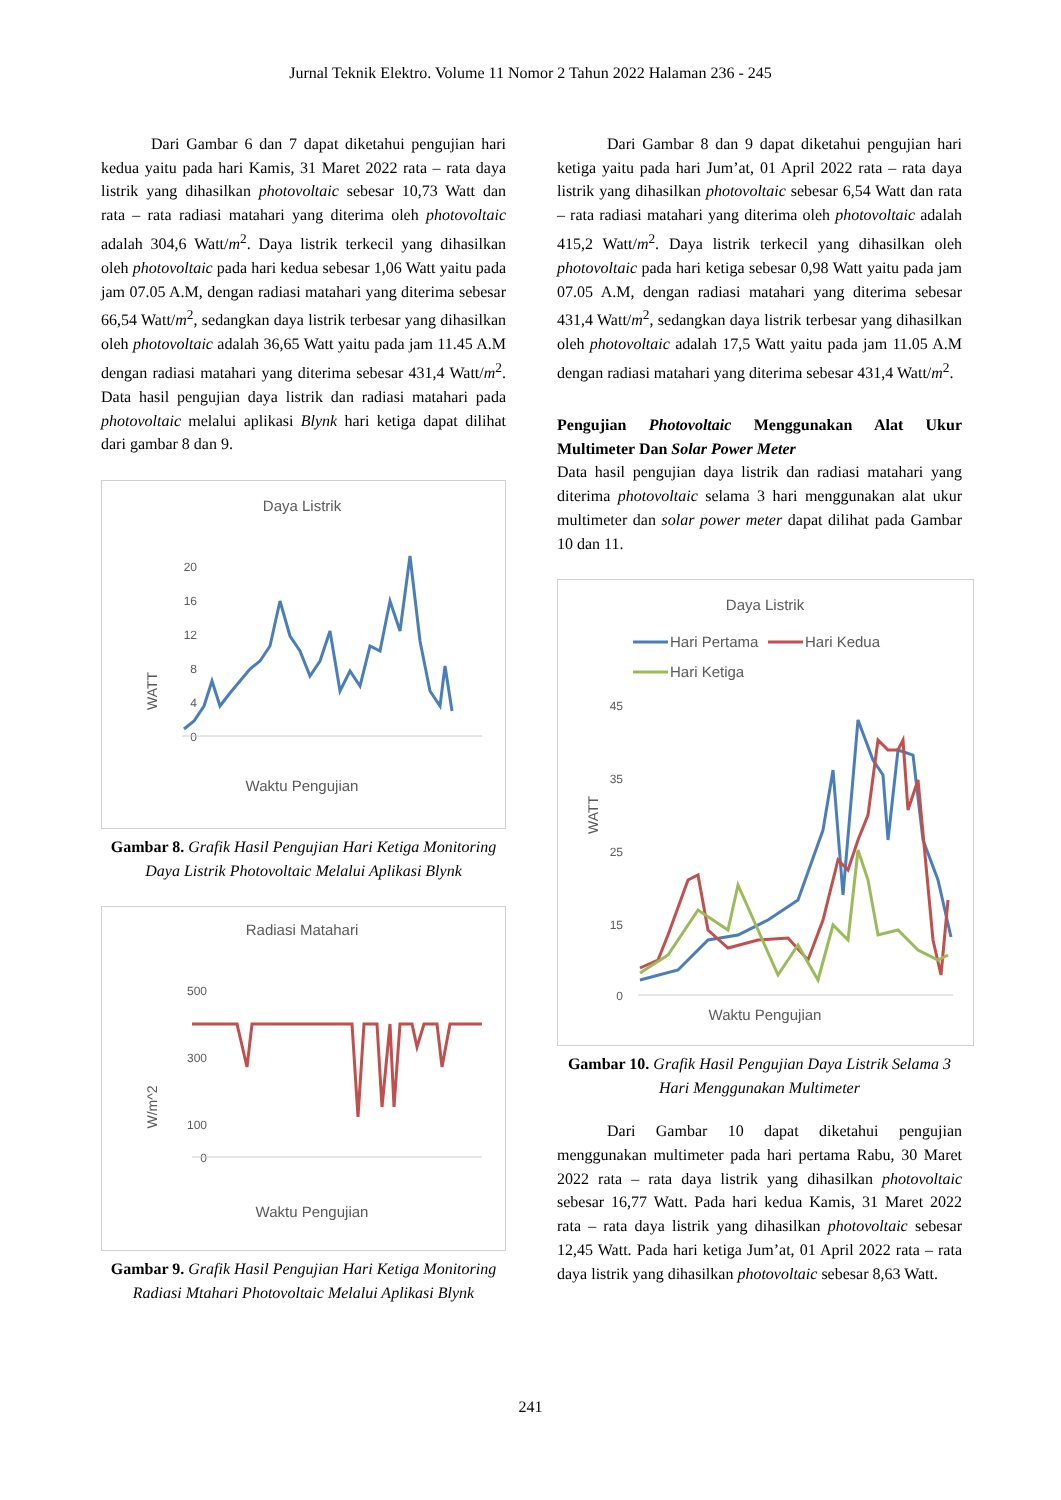Jurnal Teknik Elektro. Volume 11 Nomor 2 Tahun 2022 Halaman 236 - 245
Dari Gambar 6 dan 7 dapat diketahui pengujian hari kedua yaitu pada hari Kamis, 31 Maret 2022 rata – rata daya listrik yang dihasilkan photovoltaic sebesar 10,73 Watt dan rata – rata radiasi matahari yang diterima oleh photovoltaic adalah 304,6 Watt/m<sup>2</sup>. Daya listrik terkecil yang dihasilkan oleh photovoltaic pada hari kedua sebesar 1,06 Watt yaitu pada jam 07.05 A.M, dengan radiasi matahari yang diterima sebesar 66,54 Watt/m<sup>2</sup>, sedangkan daya listrik terbesar yang dihasilkan oleh photovoltaic adalah 36,65 Watt yaitu pada jam 11.45 A.M dengan radiasi matahari yang diterima sebesar 431,4 Watt/m<sup>2</sup>. Data hasil pengujian daya listrik dan radiasi matahari pada photovoltaic melalui aplikasi Blynk hari ketiga dapat dilihat dari gambar 8 dan 9.
Daya Listrik
WATT
20
16
12
8
4
0
Waktu Pengujian
Gambar 8. Grafik Hasil Pengujian Hari Ketiga Monitoring Daya Listrik Photovoltaic Melalui Aplikasi Blynk
Radiasi Matahari
W/m^2
500
300
100
0
Waktu Pengujian
Gambar 9. Grafik Hasil Pengujian Hari Ketiga Monitoring Radiasi Mtahari Photovoltaic Melalui Aplikasi Blynk
Dari Gambar 8 dan 9 dapat diketahui pengujian hari ketiga yaitu pada hari Jum’at, 01 April 2022 rata – rata daya listrik yang dihasilkan photovoltaic sebesar 6,54 Watt dan rata – rata radiasi matahari yang diterima oleh photovoltaic adalah 415,2 Watt/m<sup>2</sup>. Daya listrik terkecil yang dihasilkan oleh photovoltaic pada hari ketiga sebesar 0,98 Watt yaitu pada jam 07.05 A.M, dengan radiasi matahari yang diterima sebesar 431,4 Watt/m<sup>2</sup>, sedangkan daya listrik terbesar yang dihasilkan oleh photovoltaic adalah 17,5 Watt yaitu pada jam 11.05 A.M dengan radiasi matahari yang diterima sebesar 431,4 Watt/m<sup>2</sup>.
Pengujian Photovoltaic Menggunakan Alat Ukur Multimeter Dan Solar Power Meter
Data hasil pengujian daya listrik dan radiasi matahari yang diterima photovoltaic selama 3 hari menggunakan alat ukur multimeter dan solar power meter dapat dilihat pada Gambar 10 dan 11.
Daya Listrik
Hari Pertama
Hari Kedua
Hari Ketiga
WATT
45
35
25
15
0
Waktu Pengujian
Gambar 10. Grafik Hasil Pengujian Daya Listrik Selama 3 Hari Menggunakan Multimeter
Dari Gambar 10 dapat diketahui pengujian menggunakan multimeter pada hari pertama Rabu, 30 Maret 2022 rata – rata daya listrik yang dihasilkan photovoltaic sebesar 16,77 Watt. Pada hari kedua Kamis, 31 Maret 2022 rata – rata daya listrik yang dihasilkan photovoltaic sebesar 12,45 Watt. Pada hari ketiga Jum’at, 01 April 2022 rata – rata daya listrik yang dihasilkan photovoltaic sebesar 8,63 Watt.
241